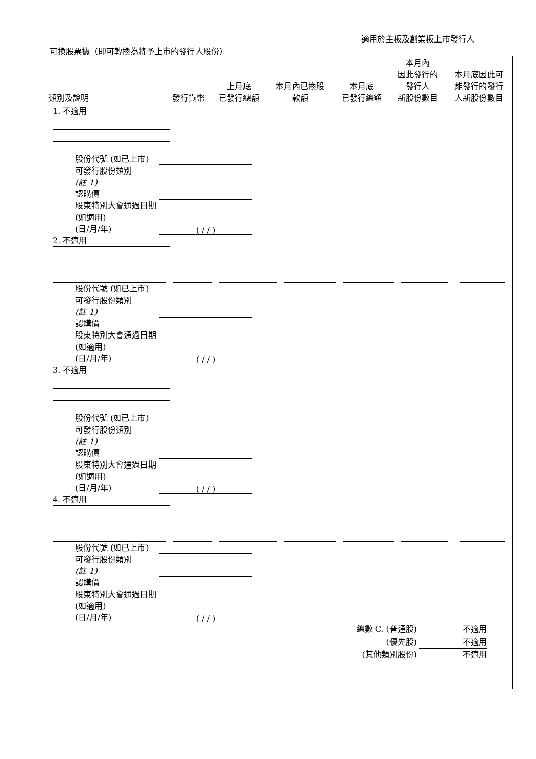適用於主板及創業板上市發行人
可換股票據（即可轉換為將予上市的發行人股份）
| 類別及說明 | 發行貨幣 | 上月底 已發行總額 | 本月內已換股 款額 | 本月底 已發行總額 | 本月內 因此發行的 發行人 新股份數目 | 本月底因此可 能發行的發行 人新股份數目 |
| --- | --- | --- | --- | --- | --- | --- |
1. 不適用
股份代號 (如已上市)
可發行股份類別
(註 1)
認購價
股東特別大會通過日期 (如適用)
(日/月/年) ( / / )
2. 不適用
股份代號 (如已上市)
可發行股份類別
(註 1)
認購價
股東特別大會通過日期 (如適用)
(日/月/年) ( / / )
3. 不適用
股份代號 (如已上市)
可發行股份類別
(註 1)
認購價
股東特別大會通過日期 (如適用)
(日/月/年) ( / / )
4. 不適用
股份代號 (如已上市)
可發行股份類別
(註 1)
認購價
股東特別大會通過日期 (如適用)
(日/月/年) ( / / )
總數 C. (普通股) 不適用
(優先股) 不適用
(其他類別股份) 不適用